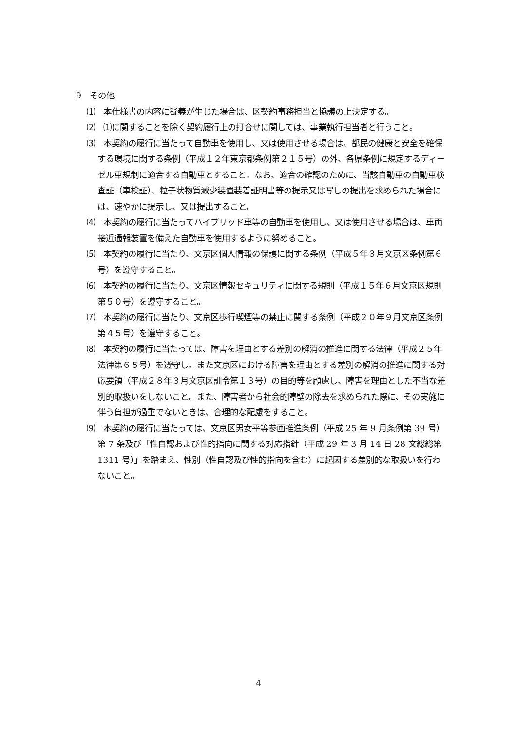9　その他
⑴　本仕様書の内容に疑義が生じた場合は、区契約事務担当と協議の上決定する。
⑵　⑴に関することを除く契約履行上の打合せに関しては、事業執行担当者と行うこと。
⑶　本契約の履行に当たって自動車を使用し、又は使用させる場合は、都民の健康と安全を確保する環境に関する条例（平成１２年東京都条例第２１５号）の外、各県条例に規定するディーゼル車規制に適合する自動車とすること。なお、適合の確認のために、当該自動車の自動車検査証（車検証）、粒子状物質減少装置装着証明書等の提示又は写しの提出を求められた場合には、速やかに提示し、又は提出すること。
⑷　本契約の履行に当たってハイブリッド車等の自動車を使用し、又は使用させる場合は、車両接近通報装置を備えた自動車を使用するように努めること。
⑸　本契約の履行に当たり、文京区個人情報の保護に関する条例（平成５年３月文京区条例第６号）を遵守すること。
⑹　本契約の履行に当たり、文京区情報セキュリティに関する規則（平成１５年６月文京区規則第５０号）を遵守すること。
⑺　本契約の履行に当たり、文京区歩行喫煙等の禁止に関する条例（平成２０年９月文京区条例第４５号）を遵守すること。
⑻　本契約の履行に当たっては、障害を理由とする差別の解消の推進に関する法律（平成２５年法律第６５号）を遵守し、また文京区における障害を理由とする差別の解消の推進に関する対応要領（平成２８年３月文京区訓令第１３号）の目的等を顧慮し、障害を理由とした不当な差別的取扱いをしないこと。また、障害者から社会的障壁の除去を求められた際に、その実施に伴う負担が過重でないときは、合理的な配慮をすること。
⑼　本契約の履行に当たっては、文京区男女平等参画推進条例（平成 25 年 9 月条例第 39 号）第 7 条及び「性自認および性的指向に関する対応指針（平成 29 年 3 月 14 日 28 文総総第 1311 号）」を踏まえ、性別（性自認及び性的指向を含む）に起因する差別的な取扱いを行わないこと。
4